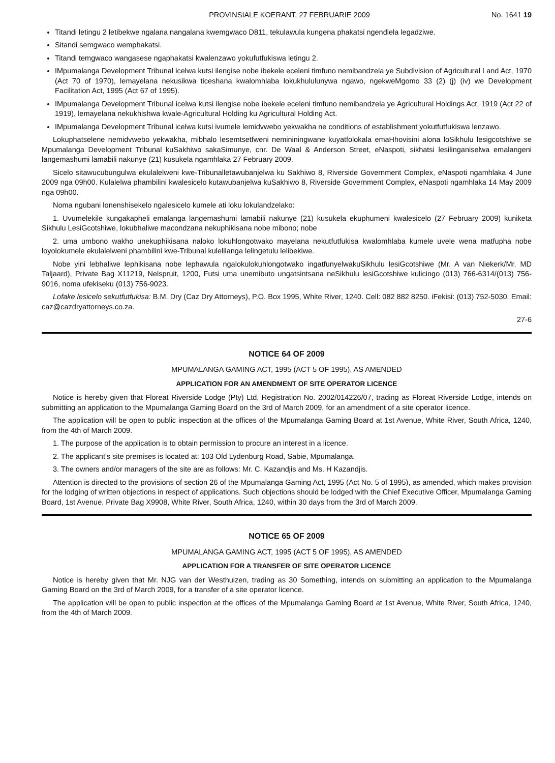PROVINSIALE KOERANT, 27 FEBRUARIE 2009 No. 1641 19
Titandi letingu 2 letibekwe ngalana nangalana kwemgwaco D811, tekulawula kungena phakatsi ngendlela legadziwe.
Sitandi semgwaco wemphakatsi.
Titandi temgwaco wangasese ngaphakatsi kwalenzawo yokufutfukiswa letingu 2.
IMpumalanga Development Tribunal icelwa kutsi ilengise nobe ibekele eceleni timfuno nemibandzela ye Subdivision of Agricultural Land Act, 1970 (Act 70 of 1970), lemayelana nekusikwa ticeshana kwalomhlaba lokukhululunywa ngawo, ngekweMgomo 33 (2) (j) (iv) we Development Facilitation Act, 1995 (Act 67 of 1995).
IMpumalanga Development Tribunal icelwa kutsi ilengise nobe ibekele eceleni timfuno nemibandzela ye Agricultural Holdings Act, 1919 (Act 22 of 1919), lemayelana nekukhishwa kwale-Agricultural Holding ku Agricultural Holding Act.
IMpumalanga Development Tribunal icelwa kutsi ivumele lemidvwebo yekwakha ne conditions of establishment yokutfutfukiswa lenzawo.
Lokuphatselene nemidvwebo yekwakha, mibhalo lesemtsetfweni nemininingwane kuyatfolokala emaHhovisini alona loSikhulu lesigcotshiwe se Mpumalanga Development Tribunal kuSakhiwo sakaSimunye, cnr. De Waal & Anderson Street, eNaspoti, sikhatsi lesilinganiselwa emalangeni langemashumi lamabili nakunye (21) kusukela ngamhlaka 27 February 2009.
Sicelo sitawucubungulwa ekulalelweni kwe-Tribunalletawubanjelwa ku Sakhiwo 8, Riverside Government Complex, eNaspoti ngamhlaka 4 June 2009 nga 09h00. Kulalelwa phambilini kwalesicelo kutawubanjelwa kuSakhiwo 8, Riverside Government Complex, eNaspoti ngamhlaka 14 May 2009 nga 09h00.
Noma ngubani lonenshisekelo ngalesicelo kumele ati loku lokulandzelako:
1. Uvumelekile kungakapheli emalanga langemashumi lamabili nakunye (21) kusukela ekuphumeni kwalesicelo (27 February 2009) kuniketa Sikhulu LesiGcotshiwe, lokubhaliwe macondzana nekuphikisana nobe mibono; nobe
2. uma umbono wakho unekuphikisana naloko lokuhlongotwako mayelana nekutfutfukisa kwalomhlaba kumele uvele wena matfupha nobe loyolokumele ekulalelweni phambilini kwe-Tribunal kulelilanga lelingetulu lelibekiwe.
Nobe yini lebhaliwe lephikisana nobe lephawula ngalokulokuhlongotwako ingatfunyelwakuSikhulu lesiGcotshiwe (Mr. A van Niekerk/Mr. MD Taljaard), Private Bag X11219, Nelspruit, 1200, Futsi uma unemibuto ungatsintsana neSikhulu lesiGcotshiwe kulicingo (013) 766-6314/(013) 756-9016, noma ufekiseku (013) 756-9023.
Lofake lesicelo sekutfutfukisa: B.M. Dry (Caz Dry Attorneys), P.O. Box 1995, White River, 1240. Cell: 082 882 8250. iFekisi: (013) 752-5030. Email: caz@cazdryattorneys.co.za.
27-6
NOTICE 64 OF 2009
MPUMALANGA GAMING ACT, 1995 (ACT 5 OF 1995), AS AMENDED
APPLICATION FOR AN AMENDMENT OF SITE OPERATOR LICENCE
Notice is hereby given that Floreat Riverside Lodge (Pty) Ltd, Registration No. 2002/014226/07, trading as Floreat Riverside Lodge, intends on submitting an application to the Mpumalanga Gaming Board on the 3rd of March 2009, for an amendment of a site operator licence.
The application will be open to public inspection at the offices of the Mpumalanga Gaming Board at 1st Avenue, White River, South Africa, 1240, from the 4th of March 2009.
1. The purpose of the application is to obtain permission to procure an interest in a licence.
2. The applicant's site premises is located at: 103 Old Lydenburg Road, Sabie, Mpumalanga.
3. The owners and/or managers of the site are as follows: Mr. C. Kazandjis and Ms. H Kazandjis.
Attention is directed to the provisions of section 26 of the Mpumalanga Gaming Act, 1995 (Act No. 5 of 1995), as amended, which makes provision for the lodging of written objections in respect of applications. Such objections should be lodged with the Chief Executive Officer, Mpumalanga Gaming Board, 1st Avenue, Private Bag X9908, White River, South Africa, 1240, within 30 days from the 3rd of March 2009.
NOTICE 65 OF 2009
MPUMALANGA GAMING ACT, 1995 (ACT 5 OF 1995), AS AMENDED
APPLICATION FOR A TRANSFER OF SITE OPERATOR LICENCE
Notice is hereby given that Mr. NJG van der Westhuizen, trading as 30 Something, intends on submitting an application to the Mpumalanga Gaming Board on the 3rd of March 2009, for a transfer of a site operator licence.
The application will be open to public inspection at the offices of the Mpumalanga Gaming Board at 1st Avenue, White River, South Africa, 1240, from the 4th of March 2009.